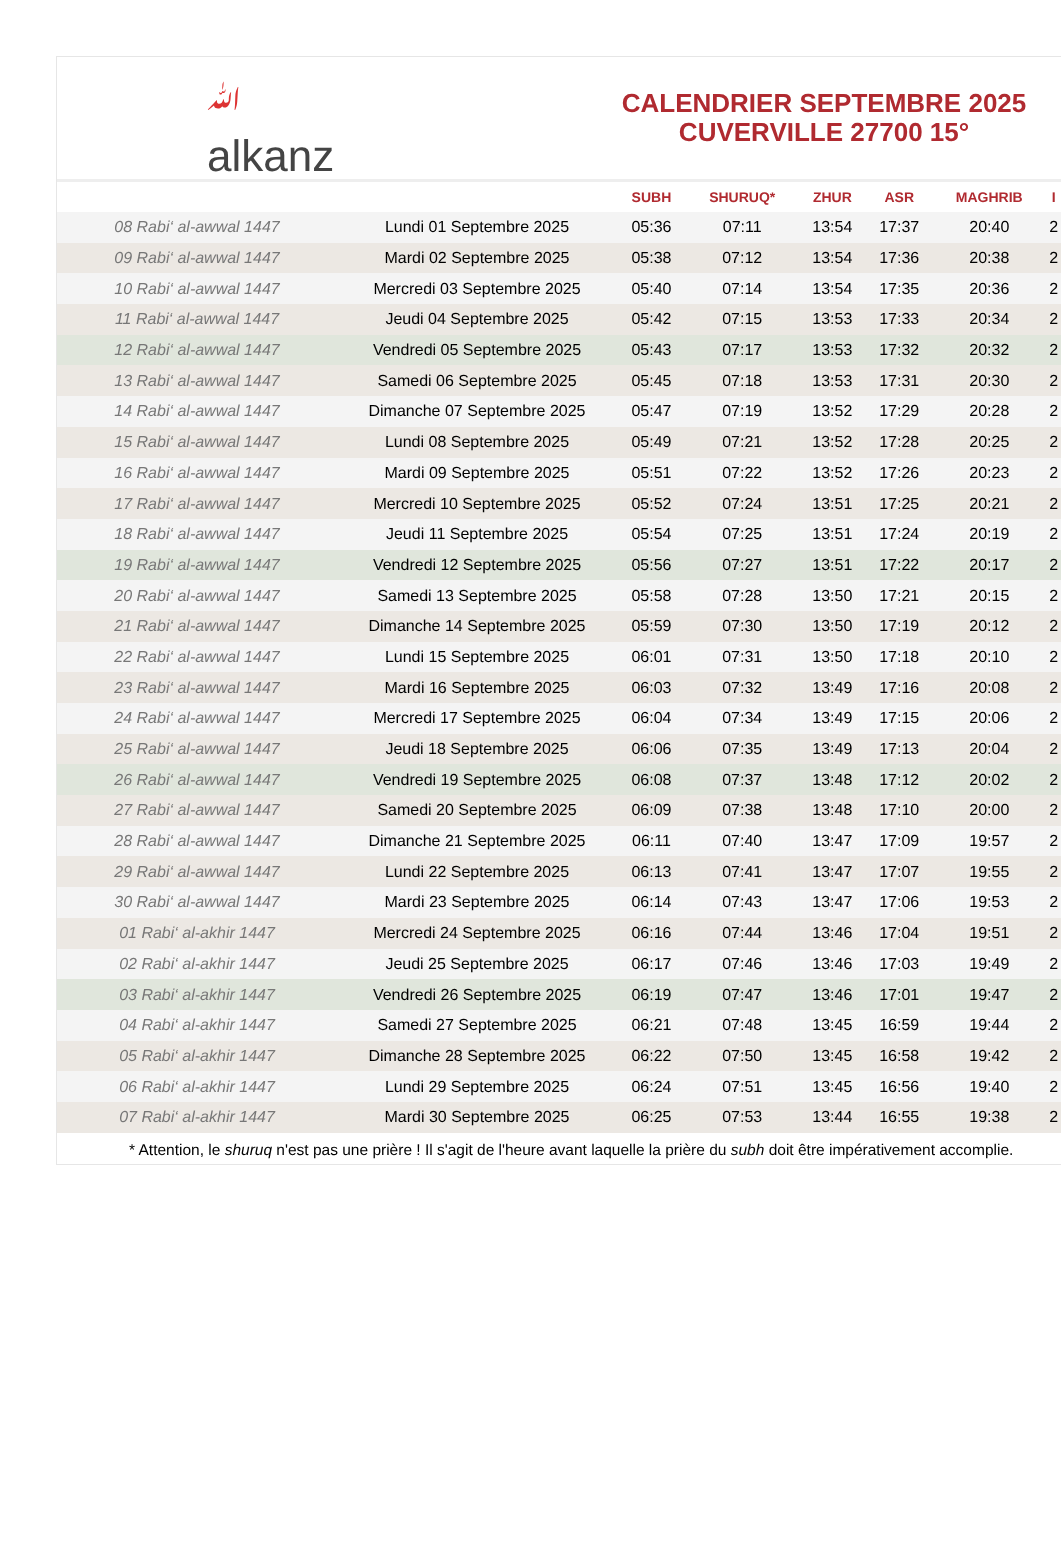ﷲ
alkanz
CALENDRIER SEPTEMBRE 2025
CUVERVILLE 27700 15°
| | | SUBH | SHURUQ* | ZHUR | ASR | MAGHRIB | I |
| --- | --- | --- | --- | --- | --- | --- | --- |
| 08 Rabi‘ al-awwal 1447 | Lundi 01 Septembre 2025 | 05:36 | 07:11 | 13:54 | 17:37 | 20:40 | 2 |
| 09 Rabi‘ al-awwal 1447 | Mardi 02 Septembre 2025 | 05:38 | 07:12 | 13:54 | 17:36 | 20:38 | 2 |
| 10 Rabi‘ al-awwal 1447 | Mercredi 03 Septembre 2025 | 05:40 | 07:14 | 13:54 | 17:35 | 20:36 | 2 |
| 11 Rabi‘ al-awwal 1447 | Jeudi 04 Septembre 2025 | 05:42 | 07:15 | 13:53 | 17:33 | 20:34 | 2 |
| 12 Rabi‘ al-awwal 1447 | Vendredi 05 Septembre 2025 | 05:43 | 07:17 | 13:53 | 17:32 | 20:32 | 2 |
| 13 Rabi‘ al-awwal 1447 | Samedi 06 Septembre 2025 | 05:45 | 07:18 | 13:53 | 17:31 | 20:30 | 2 |
| 14 Rabi‘ al-awwal 1447 | Dimanche 07 Septembre 2025 | 05:47 | 07:19 | 13:52 | 17:29 | 20:28 | 2 |
| 15 Rabi‘ al-awwal 1447 | Lundi 08 Septembre 2025 | 05:49 | 07:21 | 13:52 | 17:28 | 20:25 | 2 |
| 16 Rabi‘ al-awwal 1447 | Mardi 09 Septembre 2025 | 05:51 | 07:22 | 13:52 | 17:26 | 20:23 | 2 |
| 17 Rabi‘ al-awwal 1447 | Mercredi 10 Septembre 2025 | 05:52 | 07:24 | 13:51 | 17:25 | 20:21 | 2 |
| 18 Rabi‘ al-awwal 1447 | Jeudi 11 Septembre 2025 | 05:54 | 07:25 | 13:51 | 17:24 | 20:19 | 2 |
| 19 Rabi‘ al-awwal 1447 | Vendredi 12 Septembre 2025 | 05:56 | 07:27 | 13:51 | 17:22 | 20:17 | 2 |
| 20 Rabi‘ al-awwal 1447 | Samedi 13 Septembre 2025 | 05:58 | 07:28 | 13:50 | 17:21 | 20:15 | 2 |
| 21 Rabi‘ al-awwal 1447 | Dimanche 14 Septembre 2025 | 05:59 | 07:30 | 13:50 | 17:19 | 20:12 | 2 |
| 22 Rabi‘ al-awwal 1447 | Lundi 15 Septembre 2025 | 06:01 | 07:31 | 13:50 | 17:18 | 20:10 | 2 |
| 23 Rabi‘ al-awwal 1447 | Mardi 16 Septembre 2025 | 06:03 | 07:32 | 13:49 | 17:16 | 20:08 | 2 |
| 24 Rabi‘ al-awwal 1447 | Mercredi 17 Septembre 2025 | 06:04 | 07:34 | 13:49 | 17:15 | 20:06 | 2 |
| 25 Rabi‘ al-awwal 1447 | Jeudi 18 Septembre 2025 | 06:06 | 07:35 | 13:49 | 17:13 | 20:04 | 2 |
| 26 Rabi‘ al-awwal 1447 | Vendredi 19 Septembre 2025 | 06:08 | 07:37 | 13:48 | 17:12 | 20:02 | 2 |
| 27 Rabi‘ al-awwal 1447 | Samedi 20 Septembre 2025 | 06:09 | 07:38 | 13:48 | 17:10 | 20:00 | 2 |
| 28 Rabi‘ al-awwal 1447 | Dimanche 21 Septembre 2025 | 06:11 | 07:40 | 13:47 | 17:09 | 19:57 | 2 |
| 29 Rabi‘ al-awwal 1447 | Lundi 22 Septembre 2025 | 06:13 | 07:41 | 13:47 | 17:07 | 19:55 | 2 |
| 30 Rabi‘ al-awwal 1447 | Mardi 23 Septembre 2025 | 06:14 | 07:43 | 13:47 | 17:06 | 19:53 | 2 |
| 01 Rabi‘ al-akhir 1447 | Mercredi 24 Septembre 2025 | 06:16 | 07:44 | 13:46 | 17:04 | 19:51 | 2 |
| 02 Rabi‘ al-akhir 1447 | Jeudi 25 Septembre 2025 | 06:17 | 07:46 | 13:46 | 17:03 | 19:49 | 2 |
| 03 Rabi‘ al-akhir 1447 | Vendredi 26 Septembre 2025 | 06:19 | 07:47 | 13:46 | 17:01 | 19:47 | 2 |
| 04 Rabi‘ al-akhir 1447 | Samedi 27 Septembre 2025 | 06:21 | 07:48 | 13:45 | 16:59 | 19:44 | 2 |
| 05 Rabi‘ al-akhir 1447 | Dimanche 28 Septembre 2025 | 06:22 | 07:50 | 13:45 | 16:58 | 19:42 | 2 |
| 06 Rabi‘ al-akhir 1447 | Lundi 29 Septembre 2025 | 06:24 | 07:51 | 13:45 | 16:56 | 19:40 | 2 |
| 07 Rabi‘ al-akhir 1447 | Mardi 30 Septembre 2025 | 06:25 | 07:53 | 13:44 | 16:55 | 19:38 | 2 |
* Attention, le shuruq n'est pas une prière ! Il s'agit de l'heure avant laquelle la prière du subh doit être impérativement accomplie.